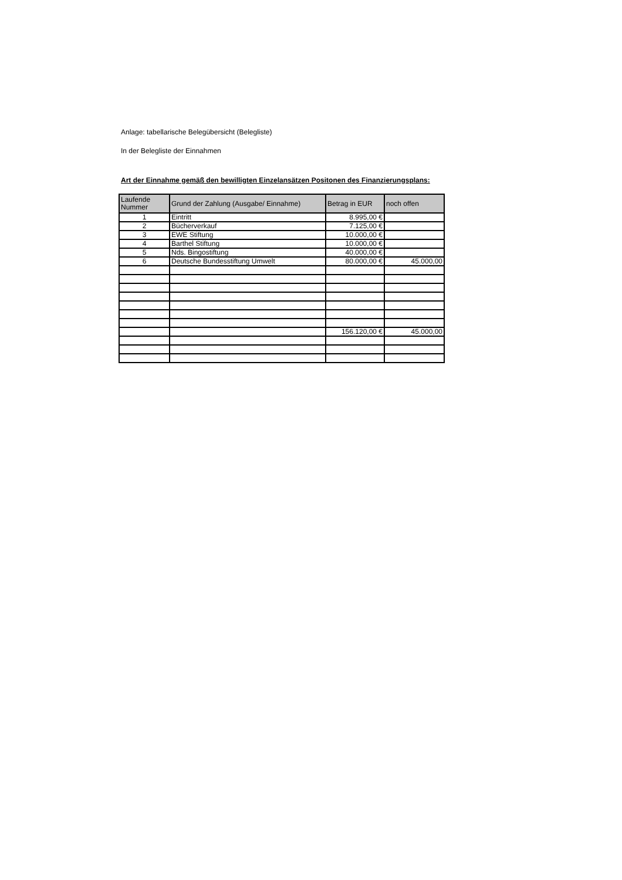Anlage: tabellarische Belegübersicht (Belegliste)
In der Belegliste der Einnahmen
Art der Einnahme gemäß den bewilligten Einzelansätzen Positonen des Finanzierungsplans:
| Laufende Nummer | Grund der Zahlung (Ausgabe/ Einnahme) | Betrag in EUR | noch offen |
| --- | --- | --- | --- |
| 1 | Eintritt | 8.995,00 € | |
| 2 | Bücherverkauf | 7.125,00 € | |
| 3 | EWE Stiftung | 10.000,00 € | |
| 4 | Barthel Stiftung | 10.000,00 € | |
| 5 | Nds. Bingostiftung | 40.000,00 € | |
| 6 | Deutsche Bundesstiftung Umwelt | 80.000,00 € | 45.000,00 |
| | | 156.120,00 € | 45.000,00 |